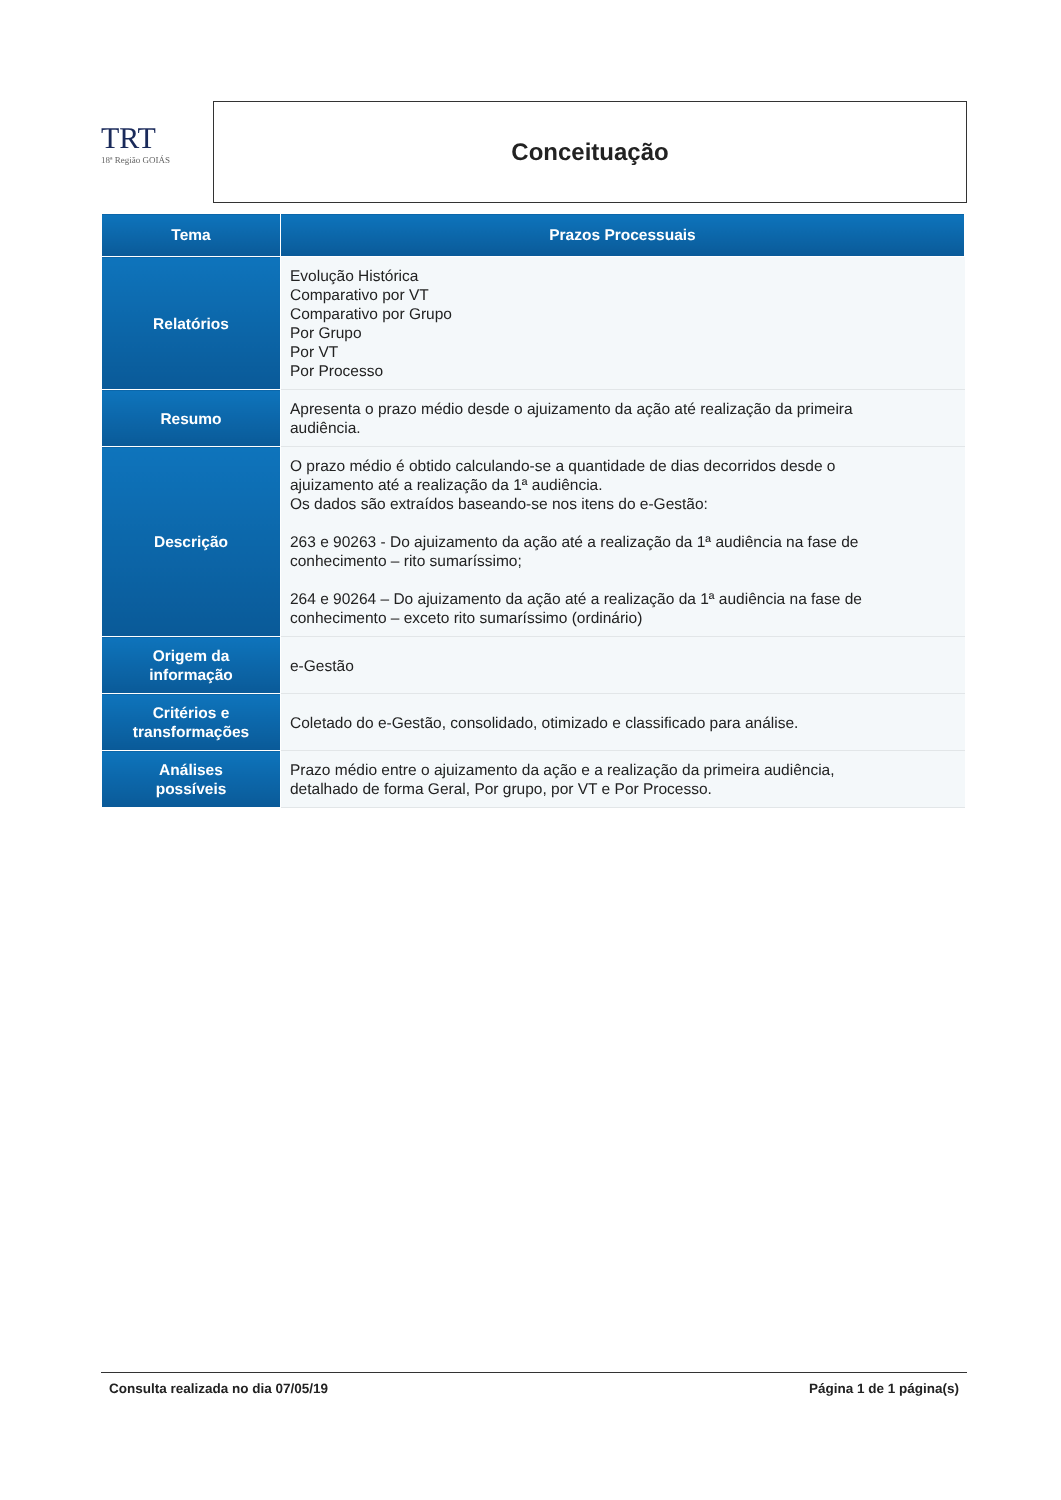TRT
18ª Região GOIÁS
Conceituação
| Tema | Prazos Processuais |
| --- | --- |
| Relatórios | Evolução Histórica Comparativo por VT Comparativo por Grupo Por Grupo Por VT Por Processo |
| Resumo | Apresenta o prazo médio desde o ajuizamento da ação até realização da primeira audiência. |
| Descrição | O prazo médio é obtido calculando-se a quantidade de dias decorridos desde o ajuizamento até a realização da 1ª audiência. Os dados são extraídos baseando-se nos itens do e-Gestão: 263 e 90263 - Do ajuizamento da ação até a realização da 1ª audiência na fase de conhecimento – rito sumaríssimo; 264 e 90264 – Do ajuizamento da ação até a realização da 1ª audiência na fase de conhecimento – exceto rito sumaríssimo (ordinário) |
| Origem da informação | e-Gestão |
| Critérios e transformações | Coletado do e-Gestão, consolidado, otimizado e classificado para análise. |
| Análises possíveis | Prazo médio entre o ajuizamento da ação e a realização da primeira audiência, detalhado de forma Geral, Por grupo, por VT e Por Processo. |
Consulta realizada no dia 07/05/19 Página 1 de 1 página(s)